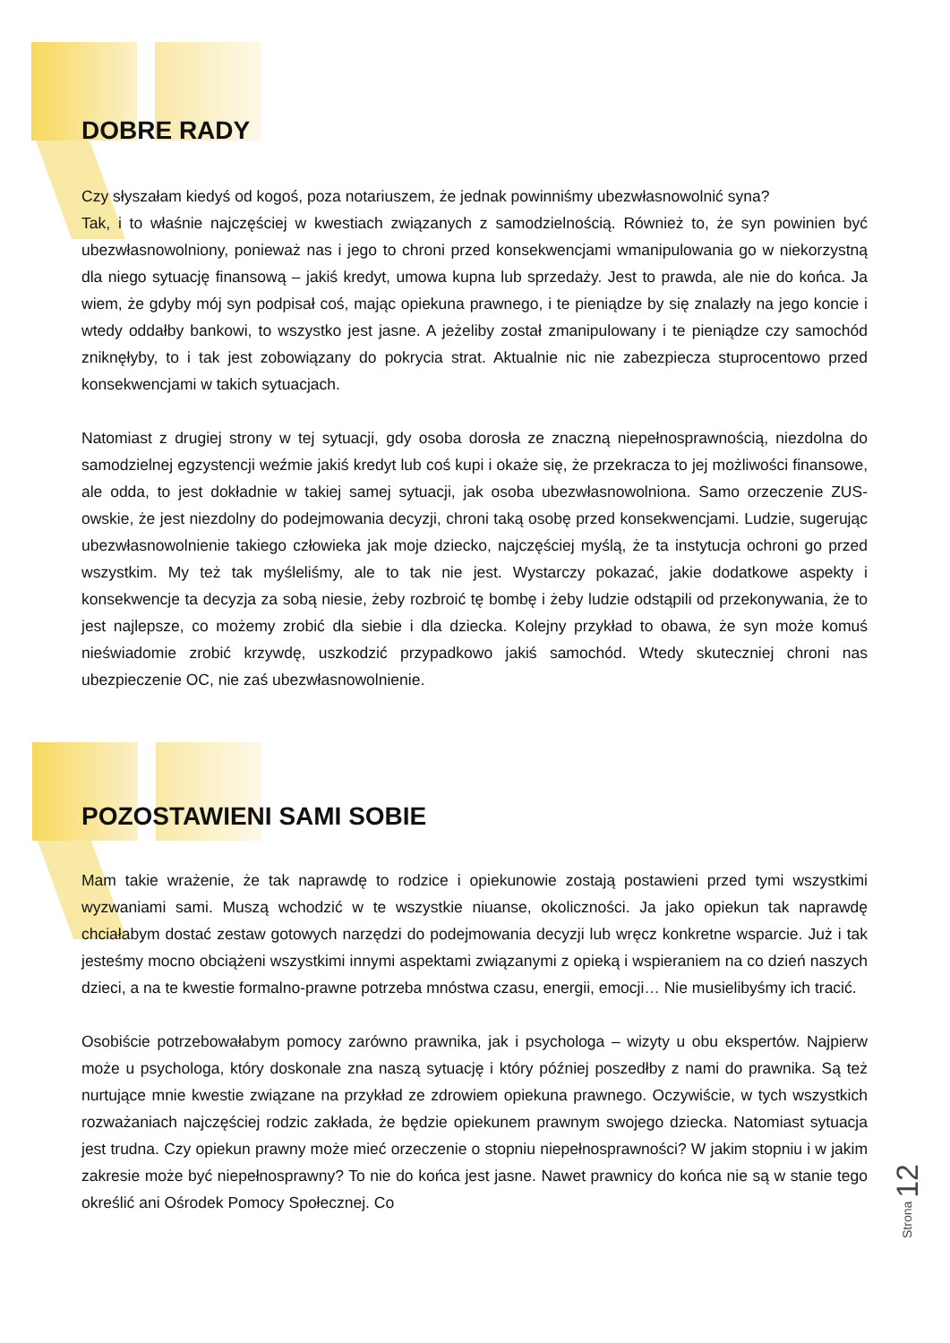DOBRE RADY
Czy słyszałam kiedyś od kogoś, poza notariuszem, że jednak powinniśmy ubezwłasnowolnić syna?
Tak, i to właśnie najczęściej w kwestiach związanych z samodzielnością. Również to, że syn powinien być ubezwłasnowolniony, ponieważ nas i jego to chroni przed konsekwencjami wmanipulowania go w niekorzystną dla niego sytuację finansową – jakiś kredyt, umowa kupna lub sprzedaży. Jest to prawda, ale nie do końca. Ja wiem, że gdyby mój syn podpisał coś, mając opiekuna prawnego, i te pieniądze by się znalazły na jego koncie i wtedy oddałby bankowi, to wszystko jest jasne. A jeżeliby został zmanipulowany i te pieniądze czy samochód zniknęłyby, to i tak jest zobowiązany do pokrycia strat. Aktualnie nic nie zabezpiecza stuprocentowo przed konsekwencjami w takich sytuacjach.
Natomiast z drugiej strony w tej sytuacji, gdy osoba dorosła ze znaczną niepełnosprawnością, niezdolna do samodzielnej egzystencji weźmie jakiś kredyt lub coś kupi i okaże się, że przekracza to jej możliwości finansowe, ale odda, to jest dokładnie w takiej samej sytuacji, jak osoba ubezwłasnowolniona. Samo orzeczenie ZUS-owskie, że jest niezdolny do podejmowania decyzji, chroni taką osobę przed konsekwencjami. Ludzie, sugerując ubezwłasnowolnienie takiego człowieka jak moje dziecko, najczęściej myślą, że ta instytucja ochroni go przed wszystkim. My też tak myśleliśmy, ale to tak nie jest. Wystarczy pokazać, jakie dodatkowe aspekty i konsekwencje ta decyzja za sobą niesie, żeby rozbroić tę bombę i żeby ludzie odstąpili od przekonywania, że to jest najlepsze, co możemy zrobić dla siebie i dla dziecka. Kolejny przykład to obawa, że syn może komuś nieświadomie zrobić krzywdę, uszkodzić przypadkowo jakiś samochód. Wtedy skuteczniej chroni nas ubezpieczenie OC, nie zaś ubezwłasnowolnienie.
POZOSTAWIENI SAMI SOBIE
Mam takie wrażenie, że tak naprawdę to rodzice i opiekunowie zostają postawieni przed tymi wszystkimi wyzwaniami sami. Muszą wchodzić w te wszystkie niuanse, okoliczności. Ja jako opiekun tak naprawdę chciałabym dostać zestaw gotowych narzędzi do podejmowania decyzji lub wręcz konkretne wsparcie. Już i tak jesteśmy mocno obciążeni wszystkimi innymi aspektami związanymi z opieką i wspieraniem na co dzień naszych dzieci, a na te kwestie formalno-prawne potrzeba mnóstwa czasu, energii, emocji… Nie musielibyśmy ich tracić.
Osobiście potrzebowałabym pomocy zarówno prawnika, jak i psychologa – wizyty u obu ekspertów. Najpierw może u psychologa, który doskonale zna naszą sytuację i który później poszedłby z nami do prawnika. Są też nurtujące mnie kwestie związane na przykład ze zdrowiem opiekuna prawnego. Oczywiście, w tych wszystkich rozważaniach najczęściej rodzic zakłada, że będzie opiekunem prawnym swojego dziecka. Natomiast sytuacja jest trudna. Czy opiekun prawny może mieć orzeczenie o stopniu niepełnosprawności? W jakim stopniu i w jakim zakresie może być niepełnosprawny? To nie do końca jest jasne. Nawet prawnicy do końca nie są w stanie tego określić ani Ośrodek Pomocy Społecznej. Co
Strona 12